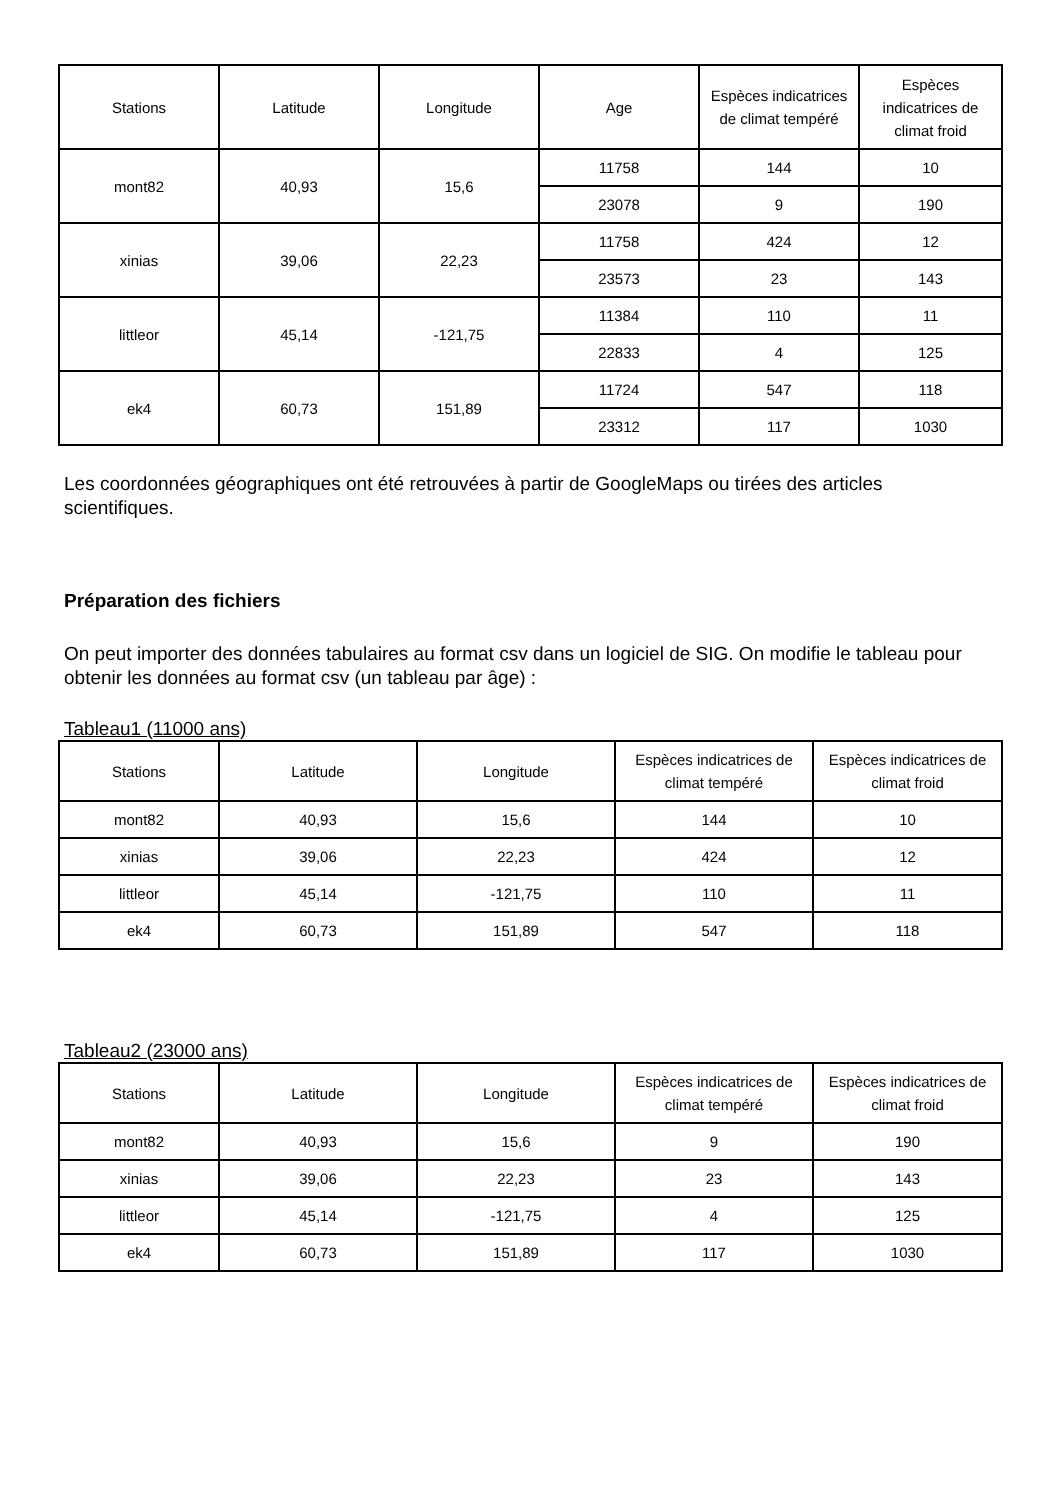| Stations | Latitude | Longitude | Age | Espèces indicatrices de climat tempéré | Espèces indicatrices de climat froid |
| --- | --- | --- | --- | --- | --- |
| mont82 | 40,93 | 15,6 | 11758 | 144 | 10 |
| | | | 23078 | 9 | 190 |
| xinias | 39,06 | 22,23 | 11758 | 424 | 12 |
| | | | 23573 | 23 | 143 |
| littleor | 45,14 | -121,75 | 11384 | 110 | 11 |
| | | | 22833 | 4 | 125 |
| ek4 | 60,73 | 151,89 | 11724 | 547 | 118 |
| | | | 23312 | 117 | 1030 |
Les coordonnées géographiques ont été retrouvées à partir de GoogleMaps ou tirées des articles scientifiques.
Préparation des fichiers
On peut importer des données tabulaires au format csv dans un logiciel de SIG. On modifie le tableau pour obtenir les données au format csv (un tableau par âge) :
Tableau1 (11000 ans)
| Stations | Latitude | Longitude | Espèces indicatrices de climat tempéré | Espèces indicatrices de climat froid |
| --- | --- | --- | --- | --- |
| mont82 | 40,93 | 15,6 | 144 | 10 |
| xinias | 39,06 | 22,23 | 424 | 12 |
| littleor | 45,14 | -121,75 | 110 | 11 |
| ek4 | 60,73 | 151,89 | 547 | 118 |
Tableau2 (23000 ans)
| Stations | Latitude | Longitude | Espèces indicatrices de climat tempéré | Espèces indicatrices de climat froid |
| --- | --- | --- | --- | --- |
| mont82 | 40,93 | 15,6 | 9 | 190 |
| xinias | 39,06 | 22,23 | 23 | 143 |
| littleor | 45,14 | -121,75 | 4 | 125 |
| ek4 | 60,73 | 151,89 | 117 | 1030 |